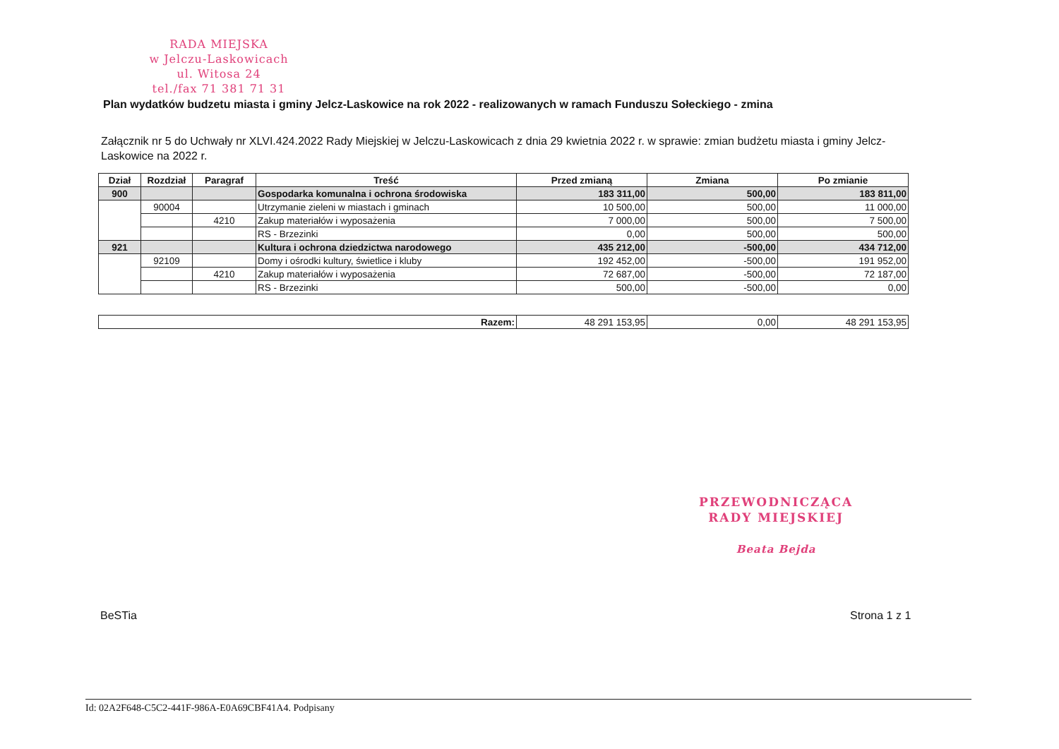RADA MIEJSKA
w Jelczu-Laskowicach
ul. Witosa 24
tel./fax 71 381 71 31
Plan wydatków budzetu miasta i gminy Jelcz-Laskowice na rok 2022 - realizowanych w ramach Funduszu Sołeckiego - zmina
Załącznik nr 5 do Uchwały nr XLVI.424.2022 Rady Miejskiej w Jelczu-Laskowicach z dnia 29 kwietnia 2022 r. w sprawie: zmian budżetu miasta i gminy Jelcz-Laskowice na 2022 r.
| Dział | Rozdział | Paragraf | Treść | Przed zmianą | Zmiana | Po zmianie |
| --- | --- | --- | --- | --- | --- | --- |
| 900 | | | Gospodarka komunalna i ochrona środowiska | 183 311,00 | 500,00 | 183 811,00 |
| | 90004 | | Utrzymanie zieleni w miastach i gminach | 10 500,00 | 500,00 | 11 000,00 |
| | | 4210 | Zakup materiałów i wyposażenia | 7 000,00 | 500,00 | 7 500,00 |
| | | | RS - Brzezinki | 0,00 | 500,00 | 500,00 |
| 921 | | | Kultura i ochrona dziedzictwa narodowego | 435 212,00 | -500,00 | 434 712,00 |
| | 92109 | | Domy i ośrodki kultury, świetlice i kluby | 192 452,00 | -500,00 | 191 952,00 |
| | | 4210 | Zakup materiałów i wyposażenia | 72 687,00 | -500,00 | 72 187,00 |
| | | | RS - Brzezinki | 500,00 | -500,00 | 0,00 |
| Razem: | 48 291 153,95 | 0,00 | 48 291 153,95 |
PRZEWODNICZĄCA
RADY MIEJSKIEJ
Beata Bejda
BeSTia Strona 1 z 1
Id: 02A2F648-C5C2-441F-986A-E0A69CBF41A4. Podpisany